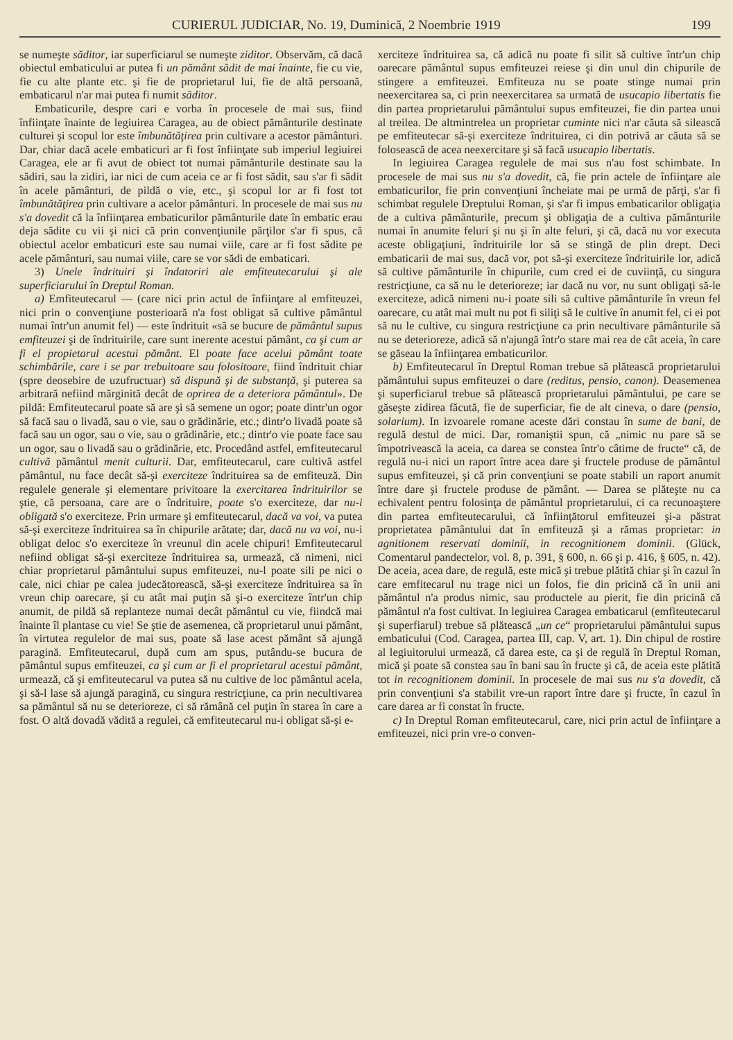CURIERUL JUDICIAR, No. 19, Duminică, 2 Noembrie 1919 199
se numeşte săditor, iar superficiarul se numeşte ziditor. Observăm, că dacă obiectul embaticului ar putea fi un pământ sădit de mai înainte, fie cu vie, fie cu alte plante etc. şi fie de proprietarul lui, fie de altă persoană, embaticarul n'ar mai putea fi numit săditor.
Embaticurile, despre cari e vorba în procesele de mai sus, fiind înfiinţate înainte de legiuirea Caragea, au de obiect pământurile destinate culturei şi scopul lor este îmbunătăţirea prin cultivare a acestor pământuri. Dar, chiar dacă acele embaticuri ar fi fost înfiinţate sub imperiul legiuirei Caragea, ele ar fi avut de obiect tot numai pământurile destinate sau la sădiri, sau la zidiri, iar nici de cum aceia ce ar fi fost sădit, sau s'ar fi sădit în acele pământuri, de pildă o vie, etc., şi scopul lor ar fi fost tot îmbunătăţirea prin cultivare a acelor pământuri. In procesele de mai sus nu s'a dovedit că la înfiinţarea embaticurilor pământurile date în embatic erau deja sădite cu vii şi nici că prin convenţiunile părţilor s'ar fi spus, că obiectul acelor embaticuri este sau numai viile, care ar fi fost sădite pe acele pământuri, sau numai viile, care se vor sădi de embaticari.
3) Unele îndrituiri şi îndatoriri ale emfiteutecarului şi ale superficiarului în Dreptul Roman.
a) Emfiteutecarul — (care nici prin actul de înfiinţare al emfiteuzei, nici prin o convenţiune posterioară n'a fost obligat să cultive pământul numai într'un anumit fel) — este îndrituit «să se bucure de pământul supus emfiteuzei şi de îndrituirile, care sunt inerente acestui pământ, ca şi cum ar fi el propietarul acestui pământ. El poate face acelui pământ toate schimbările, care i se par trebuitoare sau folositoare, fiind îndrituit chiar (spre deosebire de uzufructuar) să dispună şi de substanţă, şi puterea sa arbitrară nefiind mărginită decât de oprirea de a deteriora pământul». De pildă: Emfiteutecarul poate să are şi să semene un ogor; poate dintr'un ogor să facă sau o livadă, sau o vie, sau o grădinărie, etc.; dintr'o livadă poate să facă sau un ogor, sau o vie, sau o grădinărie, etc.; dintr'o vie poate face sau un ogor, sau o livadă sau o grădinărie, etc. Procedând astfel, emfiteutecarul cultivă pământul menit culturii. Dar, emfiteutecarul, care cultivă astfel pământul, nu face decât să-şi exerciteze îndrituirea sa de emfiteuză. Din regulele generale şi elementare privitoare la exercitarea îndrituirilor se ştie, că persoana, care are o îndrituire, poate s'o exerciteze, dar nu-i obligată s'o exerciteze. Prin urmare şi emfiteutecarul, dacă va voi, va putea să-şi exerciteze îndrituirea sa în chipurile arătate; dar, dacă nu va voi, nu-i obligat deloc s'o exerciteze în vreunul din acele chipuri! Emfiteutecarul nefiind obligat să-şi exerciteze îndrituirea sa, urmează, că nimeni, nici chiar proprietarul pământului supus emfiteuzei, nu-l poate sili pe nici o cale, nici chiar pe calea judecătorească, să-şi exerciteze îndrituirea sa în vreun chip oarecare, şi cu atât mai puţin să şi-o exerciteze într'un chip anumit, de pildă să replanteze numai decât pământul cu vie, fiindcă mai înainte îl plantase cu vie! Se ştie de asemenea, că proprietarul unui pământ, în virtutea regulelor de mai sus, poate să lase acest pământ să ajungă paragină. Emfiteutecarul, după cum am spus, putându-se bucura de pământul supus emfiteuzei, ca şi cum ar fi el proprietarul acestui pământ, urmează, că şi emfiteutecarul va putea să nu cultive de loc pământul acela, şi să-l lase să ajungă paragină, cu singura restricţiune, ca prin necultivarea sa pământul să nu se deterioreze, ci să rămână cel puţin în starea în care a fost. O altă dovadă vădită a regulei, că emfiteutecarul nu-i obligat să-şi e-
xerciteze îndrituirea sa, că adică nu poate fi silit să cultive într'un chip oarecare pământul supus emfiteuzei reiese şi din unul din chipurile de stingere a emfiteuzei. Emfiteuza nu se poate stinge numai prin neexercitarea sa, ci prin neexercitarea sa urmată de usucapio libertatis fie din partea proprietarului pământului supus emfiteuzei, fie din partea unui al treilea. De altmintrelea un proprietar cuminte nici n'ar căuta să silească pe emfiteutecar să-şi exerciteze îndrituirea, ci din potrivă ar căuta să se folosească de acea neexercitare şi să facă usucapio libertatis.
In legiuirea Caragea regulele de mai sus n'au fost schimbate. In procesele de mai sus nu s'a dovedit, că, fie prin actele de înfiinţare ale embaticurilor, fie prin convenţiuni încheiate mai pe urmă de părţi, s'ar fi schimbat regulele Dreptului Roman, şi s'ar fi impus embaticarilor obligaţia de a cultiva pământurile, precum şi obligaţia de a cultiva pământurile numai în anumite feluri şi nu şi în alte feluri, şi că, dacă nu vor executa aceste obligaţiuni, îndrituirile lor să se stingă de plin drept. Deci embaticarii de mai sus, dacă vor, pot să-şi exerciteze îndrituirile lor, adică să cultive pământurile în chipurile, cum cred ei de cuviinţă, cu singura restricţiune, ca să nu le deterioreze; iar dacă nu vor, nu sunt obligaţi să-le exerciteze, adică nimeni nu-i poate sili să cultive pământurile în vreun fel oarecare, cu atât mai mult nu pot fi siliţi să le cultive în anumit fel, ci ei pot să nu le cultive, cu singura restricţiune ca prin necultivare pământurile să nu se deterioreze, adică să n'ajungă într'o stare mai rea de cât aceia, în care se găseau la înfiinţarea embaticurilor.
b) Emfiteutecarul în Dreptul Roman trebue să plătească proprietarului pământului supus emfiteuzei o dare (reditus, pensio, canon). Deasemenea şi superficiarul trebue să plătească proprietarului pământului, pe care se găseşte zidirea făcută, fie de superficiar, fie de alt cineva, o dare (pensio, solarium). In izvoarele romane aceste dări constau în sume de bani, de regulă destul de mici. Dar, romaniştii spun, că „nimic nu pare să se împotrivească la aceia, ca darea se constea într'o câtime de fructe“ că, de regulă nu-i nici un raport între acea dare şi fructele produse de pământul supus emfiteuzei, şi că prin convenţiuni se poate stabili un raport anumit între dare şi fructele produse de pământ. — Darea se plăteşte nu ca echivalent pentru folosinţa de pământul proprietarului, ci ca recunoaştere din partea emfiteutecarului, că înfiinţătorul emfiteuzei şi-a păstrat proprietatea pământului dat în emfiteuză şi a rămas proprietar: in agnitionem reservati dominii, in recognitionem dominii. (Glück, Comentarul pandectelor, vol. 8, p. 391, § 600, n. 66 şi p. 416, § 605, n. 42). De aceia, acea dare, de regulă, este mică şi trebue plătită chiar şi în cazul în care emfitecarul nu trage nici un folos, fie din pricină că în unii ani pământul n'a produs nimic, sau productele au pierit, fie din pricină că pământul n'a fost cultivat. In legiuirea Caragea embaticarul (emfiteutecarul şi superfiarul) trebue să plătească „un ce“ proprietarului pământului supus embaticului (Cod. Caragea, partea III, cap. V, art. 1). Din chipul de rostire al legiuitorului urmează, că darea este, ca şi de regulă în Dreptul Roman, mică şi poate să constea sau în bani sau în fructe şi că, de aceia este plătită tot in recognitionem dominii. In procesele de mai sus nu s'a dovedit, că prin convenţiuni s'a stabilit vre-un raport între dare şi fructe, în cazul în care darea ar fi constat în fructe.
c) In Dreptul Roman emfiteutecarul, care, nici prin actul de înfiinţare a emfiteuzei, nici prin vre-o conven-